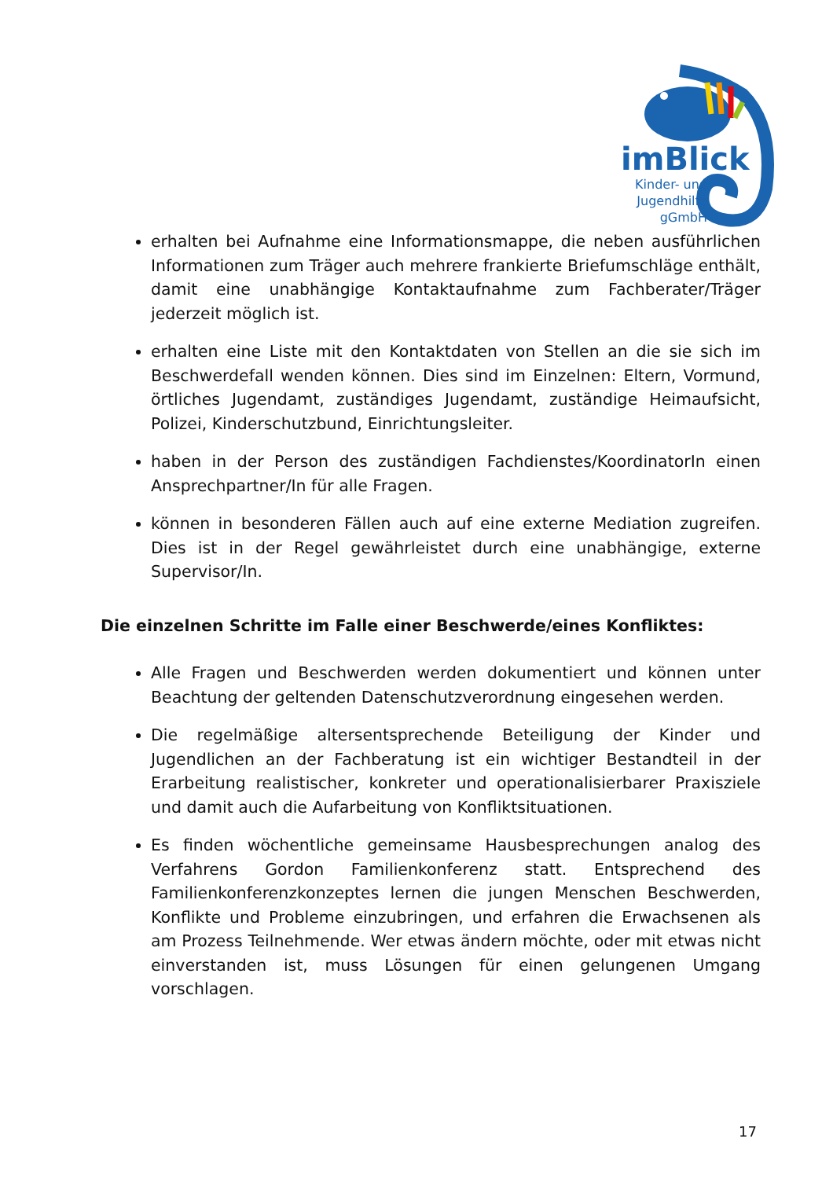imBlick
Kinder- und
Jugendhilfe
gGmbH
erhalten bei Aufnahme eine Informationsmappe, die neben ausführlichen Informationen zum Träger auch mehrere frankierte Briefumschläge enthält, damit eine unabhängige Kontaktaufnahme zum Fachberater/Träger jederzeit möglich ist.
erhalten eine Liste mit den Kontaktdaten von Stellen an die sie sich im Beschwerdefall wenden können. Dies sind im Einzelnen: Eltern, Vormund, örtliches Jugendamt, zuständiges Jugendamt, zuständige Heimaufsicht, Polizei, Kinderschutzbund, Einrichtungsleiter.
haben in der Person des zuständigen Fachdienstes/KoordinatorIn einen Ansprechpartner/In für alle Fragen.
können in besonderen Fällen auch auf eine externe Mediation zugreifen. Dies ist in der Regel gewährleistet durch eine unabhängige, externe Supervisor/In.
Die einzelnen Schritte im Falle einer Beschwerde/eines Konfliktes:
Alle Fragen und Beschwerden werden dokumentiert und können unter Beachtung der geltenden Datenschutzverordnung eingesehen werden.
Die regelmäßige altersentsprechende Beteiligung der Kinder und Jugendlichen an der Fachberatung ist ein wichtiger Bestandteil in der Erarbeitung realistischer, konkreter und operationalisierbarer Praxisziele und damit auch die Aufarbeitung von Konfliktsituationen.
Es finden wöchentliche gemeinsame Hausbesprechungen analog des Verfahrens Gordon Familienkonferenz statt. Entsprechend des Familienkonferenzkonzeptes lernen die jungen Menschen Beschwerden, Konflikte und Probleme einzubringen, und erfahren die Erwachsenen als am Prozess Teilnehmende. Wer etwas ändern möchte, oder mit etwas nicht einverstanden ist, muss Lösungen für einen gelungenen Umgang vorschlagen.
17